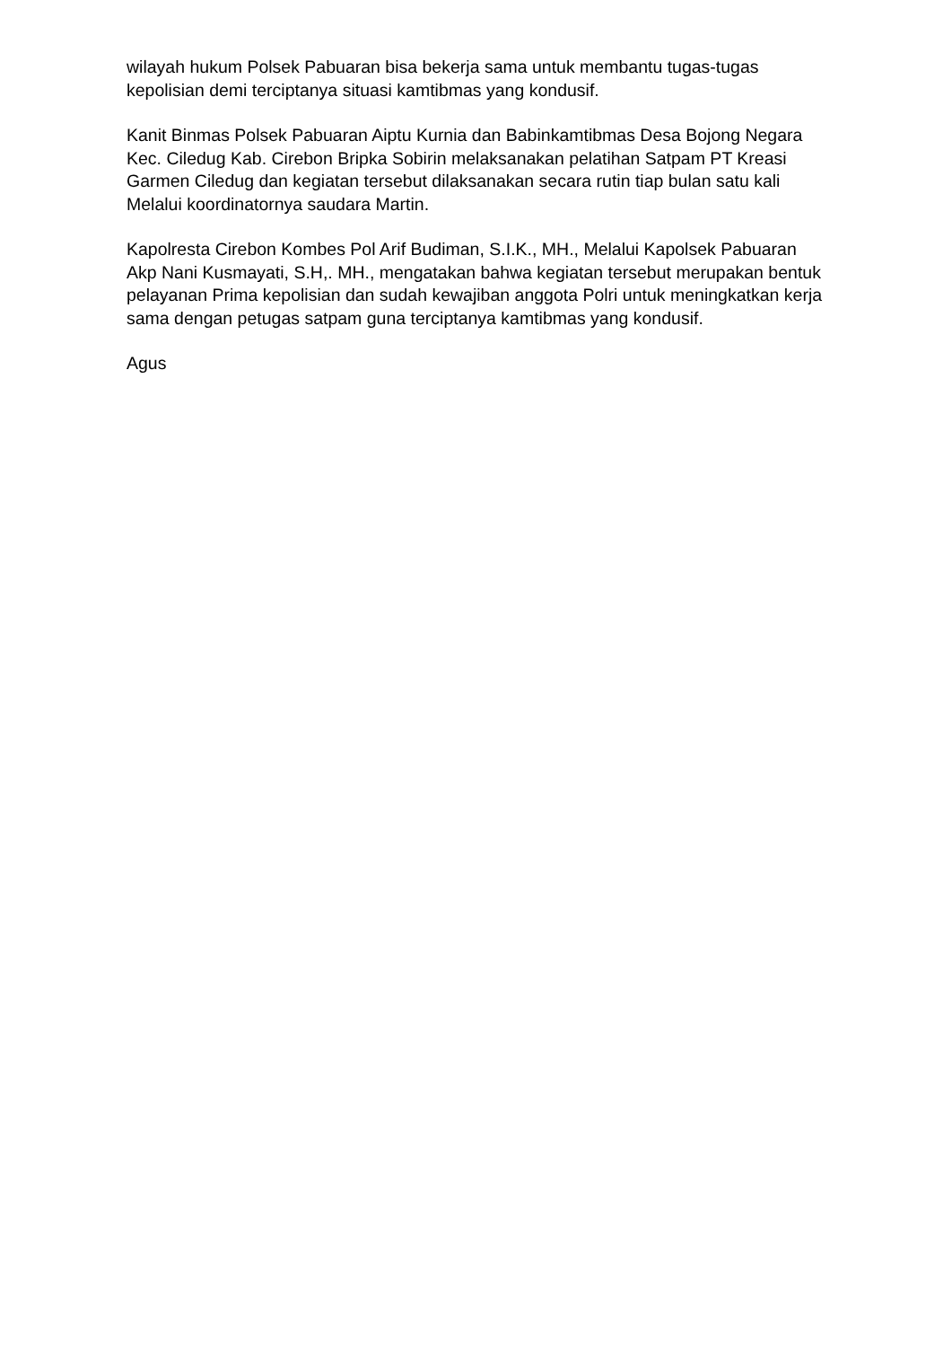wilayah hukum Polsek Pabuaran bisa bekerja sama untuk membantu tugas-tugas kepolisian demi terciptanya situasi kamtibmas yang kondusif.
Kanit Binmas Polsek Pabuaran Aiptu Kurnia dan Babinkamtibmas Desa Bojong Negara Kec. Ciledug Kab. Cirebon Bripka Sobirin melaksanakan pelatihan Satpam PT Kreasi Garmen Ciledug dan kegiatan tersebut dilaksanakan secara rutin tiap bulan satu kali Melalui koordinatornya saudara Martin.
Kapolresta Cirebon Kombes Pol Arif Budiman, S.I.K., MH., Melalui Kapolsek Pabuaran Akp Nani Kusmayati, S.H,. MH., mengatakan bahwa kegiatan tersebut merupakan bentuk pelayanan Prima kepolisian dan sudah kewajiban anggota Polri untuk meningkatkan kerja sama dengan petugas satpam guna terciptanya kamtibmas yang kondusif.
Agus